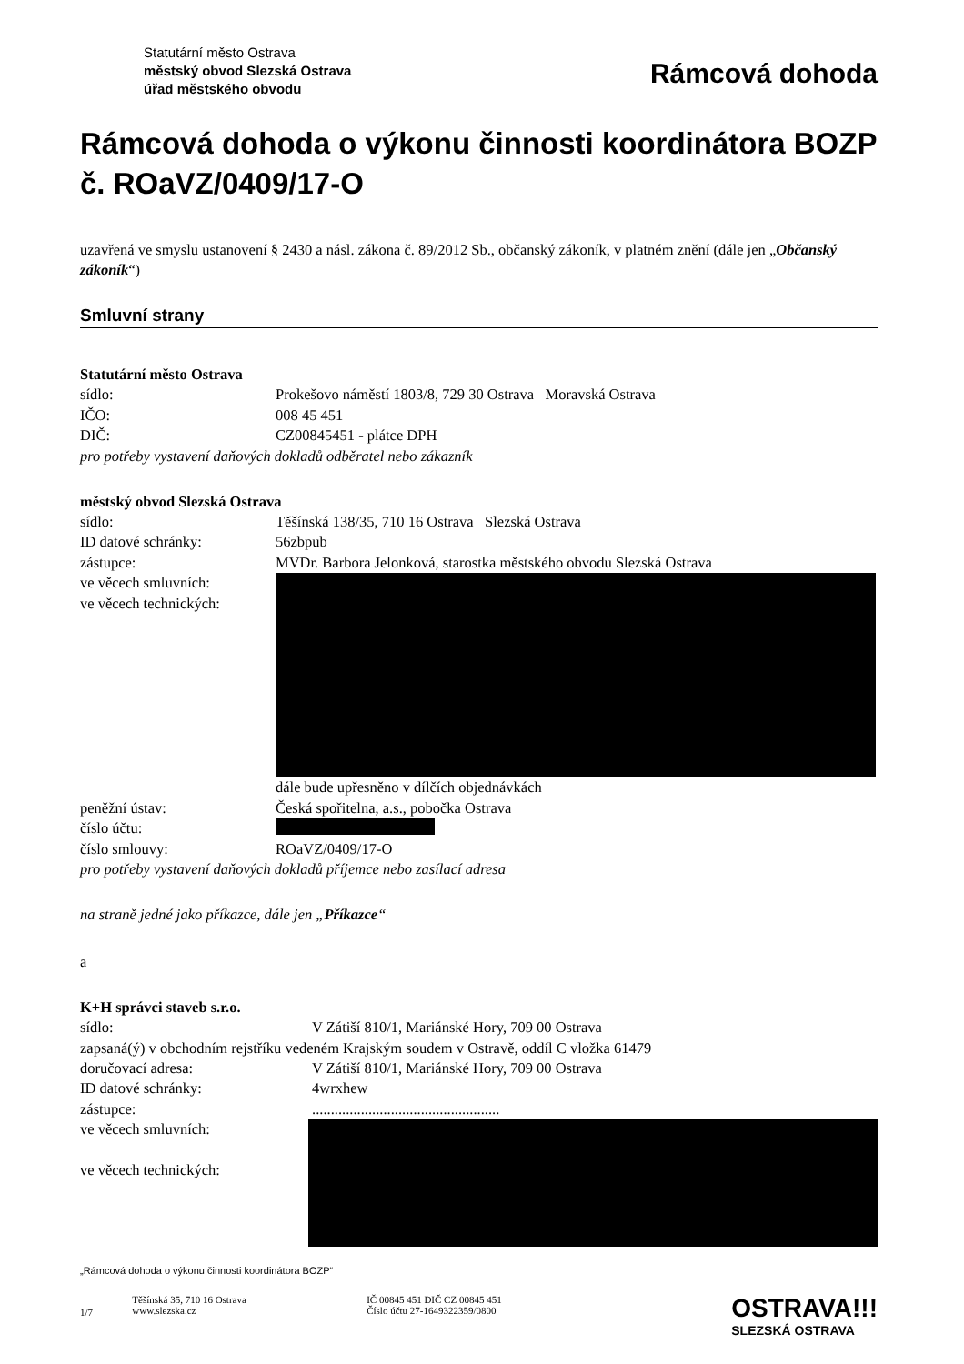Statutární město Ostrava
městský obvod Slezská Ostrava
úřad městského obvodu
Rámcová dohoda
Rámcová dohoda o výkonu činnosti koordinátora BOZP č. ROaVZ/0409/17-O
uzavřená ve smyslu ustanovení § 2430 a násl. zákona č. 89/2012 Sb., občanský zákoník, v platném znění (dále jen „Občanský zákoník“)
Smluvní strany
Statutární město Ostrava
sídlo: Prokešovo náměstí 1803/8, 729 30 Ostrava Moravská Ostrava
IČO: 008 45 451
DIČ: CZ00845451 - plátce DPH
pro potřeby vystavení daňových dokladů odběratel nebo zákazník
městský obvod Slezská Ostrava
sídlo: Těšínská 138/35, 710 16 Ostrava Slezská Ostrava
ID datové schránky: 56zbpub
zástupce: MVDr. Barbora Jelonková, starostka městského obvodu Slezská Ostrava
ve věcech smluvních:
ve věcech technických:
dále bude upřesněno v dílčích objednávkách
peněžní ústav: Česká spořitelna, a.s., pobočka Ostrava
číslo účtu:
číslo smlouvy: ROaVZ/0409/17-O
pro potřeby vystavení daňových dokladů příjemce nebo zasílací adresa
na straně jedné jako příkazce, dále jen „Příkazce“
a
K+H správci staveb s.r.o.
sídlo: V Zátiší 810/1, Mariánské Hory, 709 00 Ostrava
zapsaná(ý) v obchodním rejstříku vedeném Krajským soudem v Ostravě, oddíl C vložka 61479
doručovací adresa: V Zátiší 810/1, Mariánské Hory, 709 00 Ostrava
ID datové schránky: 4wrxhew
zástupce:..................................................
ve věcech smluvních:
ve věcech technických:
„Rámcová dohoda o výkonu činnosti koordinátora BOZP“
1/7 Těšínská 35, 710 16 Ostrava
www.slezska.cz IČ 00845 451 DIČ CZ 00845 451
Číslo účtu 27-1649322359/0800 OSTRAVA!!!
SLEZSKÁ OSTRAVA